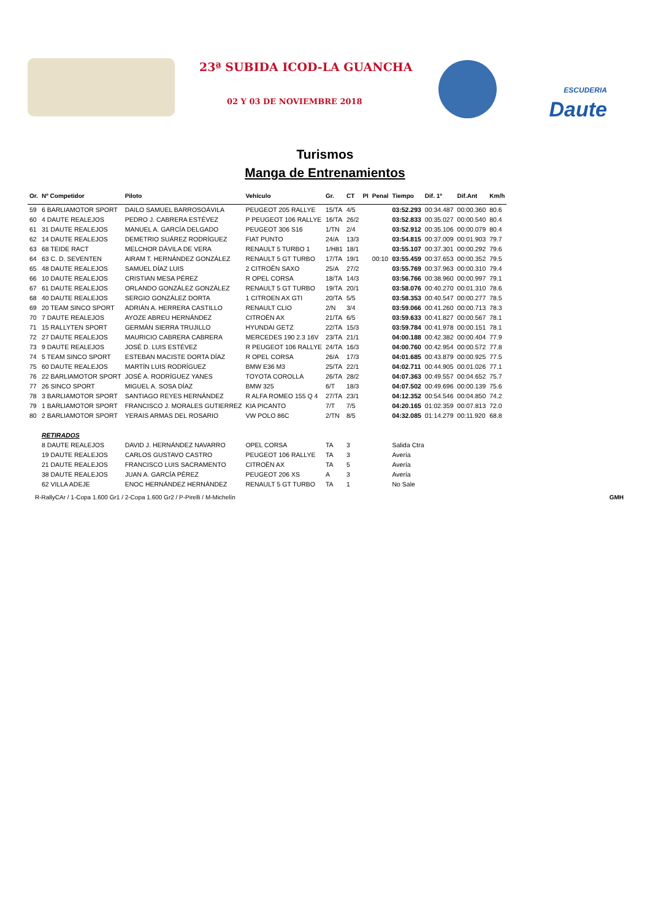23ª SUBIDA ICOD-LA GUANCHA
02 Y 03 DE NOVIEMBRE 2018
ESCUDERIA
Daute
Turismos
Manga de Entrenamientos
| Or. | Nº Competidor | Piloto | Vehículo | Gr. | CT | PI | Penal | Tiempo | Dif. 1º | Dif.Ant | Km/h |
| --- | --- | --- | --- | --- | --- | --- | --- | --- | --- | --- | --- |
| 59 | 6 BARLIAMOTOR SPORT | DAILO SAMUEL BARROSOÁVILA | PEUGEOT 205 RALLYE | 15/TA | 4/5 | | | 03:52.293 | 00:34.487 | 00:00.360 | 80.6 |
| 60 | 4 DAUTE REALEJOS | PEDRO J. CABRERA ESTÉVEZ | P PEUGEOT 106 RALLYE | 16/TA | 26/2 | | | 03:52.833 | 00:35.027 | 00:00.540 | 80.4 |
| 61 | 31 DAUTE REALEJOS | MANUEL A. GARCÍA DELGADO | PEUGEOT 306 S16 | 1/TN | 2/4 | | | 03:52.912 | 00:35.106 | 00:00.079 | 80.4 |
| 62 | 14 DAUTE REALEJOS | DEMETRIO SUÁREZ RODRÍGUEZ | FIAT PUNTO | 24/A | 13/3 | | | 03:54.815 | 00:37.009 | 00:01.903 | 79.7 |
| 63 | 68 TEIDE RACT | MELCHOR DÁVILA DE VERA | RENAULT 5 TURBO 1 | 1/H81 | 18/1 | | | 03:55.107 | 00:37.301 | 00:00.292 | 79.6 |
| 64 | 63 C. D. SEVENTEN | AIRAM T. HERNÁNDEZ GONZÁLEZ | RENAULT 5 GT TURBO | 17/TA | 19/1 | | 00:10 | 03:55.459 | 00:37.653 | 00:00.352 | 79.5 |
| 65 | 48 DAUTE REALEJOS | SAMUEL DÍAZ LUIS | 2 CITROËN SAXO | 25/A | 27/2 | | | 03:55.769 | 00:37.963 | 00:00.310 | 79.4 |
| 66 | 10 DAUTE REALEJOS | CRISTIAN MESA PÉREZ | R OPEL CORSA | 18/TA | 14/3 | | | 03:56.766 | 00:38.960 | 00:00.997 | 79.1 |
| 67 | 61 DAUTE REALEJOS | ORLANDO GONZÁLEZ GONZÁLEZ | RENAULT 5 GT TURBO | 19/TA | 20/1 | | | 03:58.076 | 00:40.270 | 00:01.310 | 78.6 |
| 68 | 40 DAUTE REALEJOS | SERGIO GONZÁLEZ DORTA | 1 CITROEN AX GTI | 20/TA | 5/5 | | | 03:58.353 | 00:40.547 | 00:00.277 | 78.5 |
| 69 | 20 TEAM SINCO SPORT | ADRIÁN A. HERRERA CASTILLO | RENAULT CLIO | 2/N | 3/4 | | | 03:59.066 | 00:41.260 | 00:00.713 | 78.3 |
| 70 | 7 DAUTE REALEJOS | AYOZE ABREU HERNÁNDEZ | CITROËN AX | 21/TA | 6/5 | | | 03:59.633 | 00:41.827 | 00:00.567 | 78.1 |
| 71 | 15 RALLYTEN SPORT | GERMÁN SIERRA TRUJILLO | HYUNDAI GETZ | 22/TA | 15/3 | | | 03:59.784 | 00:41.978 | 00:00.151 | 78.1 |
| 72 | 27 DAUTE REALEJOS | MAURICIO CABRERA CABRERA | MERCEDES 190 2.3 16V | 23/TA | 21/1 | | | 04:00.188 | 00:42.382 | 00:00.404 | 77.9 |
| 73 | 9 DAUTE REALEJOS | JOSÉ D. LUIS ESTÉVEZ | R PEUGEOT 106 RALLYE | 24/TA | 16/3 | | | 04:00.760 | 00:42.954 | 00:00.572 | 77.8 |
| 74 | 5 TEAM SINCO SPORT | ESTEBAN MACISTE DORTA DÍAZ | R OPEL CORSA | 26/A | 17/3 | | | 04:01.685 | 00:43.879 | 00:00.925 | 77.5 |
| 75 | 60 DAUTE REALEJOS | MARTÍN LUIS RODRÍGUEZ | BMW E36 M3 | 25/TA | 22/1 | | | 04:02.711 | 00:44.905 | 00:01.026 | 77.1 |
| 76 | 22 BARLIAMOTOR SPORT | JOSÉ A. RODRÍGUEZ YANES | TOYOTA COROLLA | 26/TA | 28/2 | | | 04:07.363 | 00:49.557 | 00:04.652 | 75.7 |
| 77 | 26 SINCO SPORT | MIGUEL A. SOSA DÍAZ | BMW 325 | 6/T | 18/3 | | | 04:07.502 | 00:49.696 | 00:00.139 | 75.6 |
| 78 | 3 BARLIAMOTOR SPORT | SANTIAGO REYES HERNÁNDEZ | R ALFA ROMEO 155 Q 4 | 27/TA | 23/1 | | | 04:12.352 | 00:54.546 | 00:04.850 | 74.2 |
| 79 | 1 BARLIAMOTOR SPORT | FRANCISCO J. MORALES GUTIERREZ | KIA PICANTO | 7/T | 7/5 | | | 04:20.165 | 01:02.359 | 00:07.813 | 72.0 |
| 80 | 2 BARLIAMOTOR SPORT | YERAIS ARMAS DEL ROSARIO | VW POLO 86C | 2/TN | 8/5 | | | 04:32.085 | 01:14.279 | 00:11.920 | 68.8 |
| | RETIRADOS | | | | | | | | | | |
| | 8 DAUTE REALEJOS | DAVID J. HERNÁNDEZ NAVARRO | OPEL CORSA | TA | 3 | | | Salida Ctra | | | |
| | 19 DAUTE REALEJOS | CARLOS GUSTAVO CASTRO | PEUGEOT 106 RALLYE | TA | 3 | | | Avería | | | |
| | 21 DAUTE REALEJOS | FRANCISCO LUIS SACRAMENTO | CITROËN AX | TA | 5 | | | Avería | | | |
| | 38 DAUTE REALEJOS | JUAN A. GARCÍA PÉREZ | PEUGEOT 206 XS | A | 3 | | | Avería | | | |
| | 62 VILLA ADEJE | ENOC HERNÁNDEZ HERNÁNDEZ | RENAULT 5 GT TURBO | TA | 1 | | | No Sale | | | |
R-RallyCAr / 1-Copa 1.600 Gr1 / 2-Copa 1.600 Gr2 / P-Pirelli / M-Michelín GMH